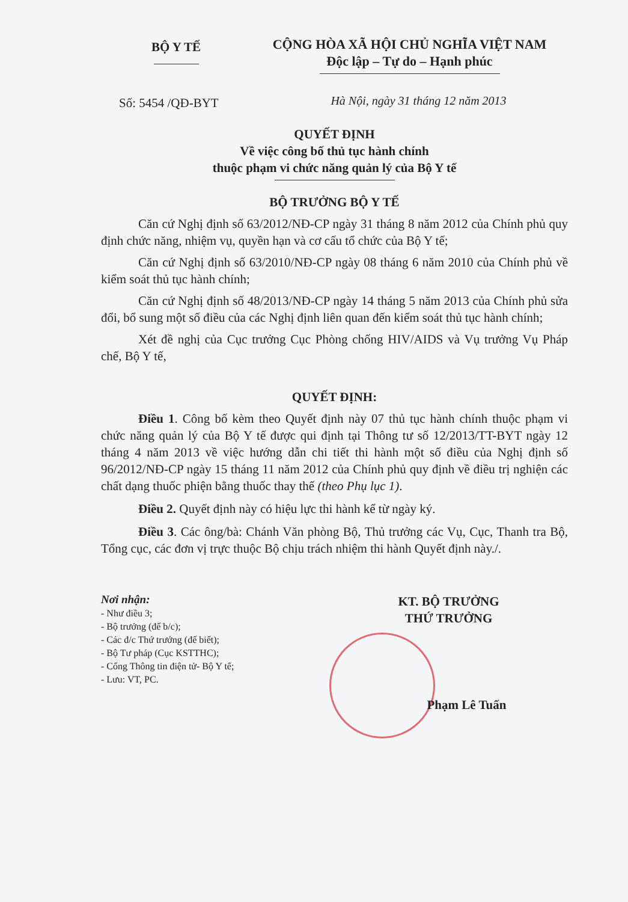BỘ Y TẾ
CỘNG HÒA XÃ HỘI CHỦ NGHĨA VIỆT NAM
Độc lập – Tự do – Hạnh phúc
Số: 5454 /QĐ-BYT
Hà Nội, ngày 31 tháng 12 năm 2013
QUYẾT ĐỊNH
Về việc công bố thủ tục hành chính
thuộc phạm vi chức năng quản lý của Bộ Y tế
BỘ TRƯỞNG BỘ Y TẾ
Căn cứ Nghị định số 63/2012/NĐ-CP ngày 31 tháng 8 năm 2012 của Chính phủ quy định chức năng, nhiệm vụ, quyền hạn và cơ cấu tổ chức của Bộ Y tế;
Căn cứ Nghị định số 63/2010/NĐ-CP ngày 08 tháng 6 năm 2010 của Chính phủ về kiểm soát thủ tục hành chính;
Căn cứ Nghị định số 48/2013/NĐ-CP ngày 14 tháng 5 năm 2013 của Chính phủ sửa đổi, bổ sung một số điều của các Nghị định liên quan đến kiểm soát thủ tục hành chính;
Xét đề nghị của Cục trưởng Cục Phòng chống HIV/AIDS và Vụ trưởng Vụ Pháp chế, Bộ Y tế,
QUYẾT ĐỊNH:
Điều 1. Công bố kèm theo Quyết định này 07 thủ tục hành chính thuộc phạm vi chức năng quản lý của Bộ Y tế được qui định tại Thông tư số 12/2013/TT-BYT ngày 12 tháng 4 năm 2013 về việc hướng dẫn chi tiết thi hành một số điều của Nghị định số 96/2012/NĐ-CP ngày 15 tháng 11 năm 2012 của Chính phủ quy định về điều trị nghiện các chất dạng thuốc phiện bằng thuốc thay thế (theo Phụ lục 1).
Điều 2. Quyết định này có hiệu lực thi hành kể từ ngày ký.
Điều 3. Các ông/bà: Chánh Văn phòng Bộ, Thủ trưởng các Vụ, Cục, Thanh tra Bộ, Tổng cục, các đơn vị trực thuộc Bộ chịu trách nhiệm thi hành Quyết định này./.
Nơi nhận:
- Như điều 3;
- Bộ trưởng (để b/c);
- Các đ/c Thứ trưởng (để biết);
- Bộ Tư pháp (Cục KSTTHC);
- Cổng Thông tin điện tử- Bộ Y tế;
- Lưu: VT, PC.
KT. BỘ TRƯỞNG
THỨ TRƯỞNG
Phạm Lê Tuấn